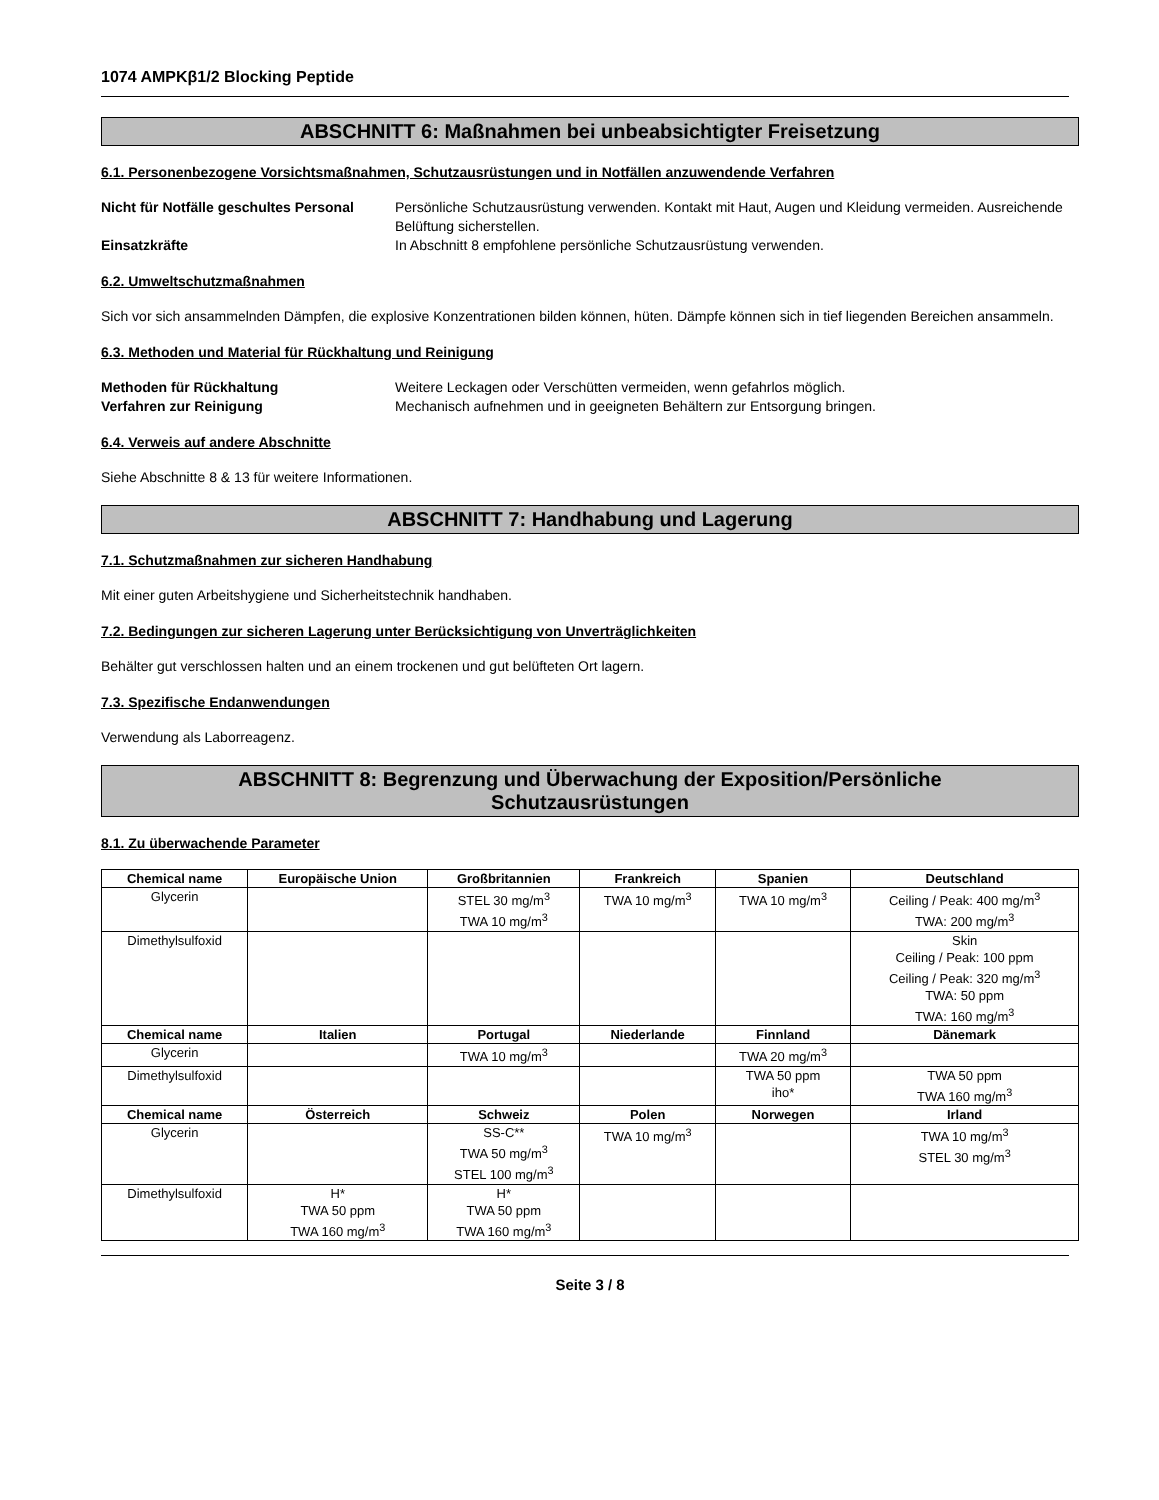1074 AMPKβ1/2 Blocking Peptide
ABSCHNITT 6: Maßnahmen bei unbeabsichtigter Freisetzung
6.1. Personenbezogene Vorsichtsmaßnahmen, Schutzausrüstungen und in Notfällen anzuwendende Verfahren
Nicht für Notfälle geschultes Personal
Persönliche Schutzausrüstung verwenden. Kontakt mit Haut, Augen und Kleidung vermeiden. Ausreichende Belüftung sicherstellen.
Einsatzkräfte In Abschnitt 8 empfohlene persönliche Schutzausrüstung verwenden.
6.2. Umweltschutzmaßnahmen
Sich vor sich ansammelnden Dämpfen, die explosive Konzentrationen bilden können, hüten. Dämpfe können sich in tief liegenden Bereichen ansammeln.
6.3. Methoden und Material für Rückhaltung und Reinigung
Methoden für Rückhaltung Weitere Leckagen oder Verschütten vermeiden, wenn gefahrlos möglich.
Verfahren zur Reinigung Mechanisch aufnehmen und in geeigneten Behältern zur Entsorgung bringen.
6.4. Verweis auf andere Abschnitte
Siehe Abschnitte 8 & 13 für weitere Informationen.
ABSCHNITT 7: Handhabung und Lagerung
7.1. Schutzmaßnahmen zur sicheren Handhabung
Mit einer guten Arbeitshygiene und Sicherheitstechnik handhaben.
7.2. Bedingungen zur sicheren Lagerung unter Berücksichtigung von Unverträglichkeiten
Behälter gut verschlossen halten und an einem trockenen und gut belüfteten Ort lagern.
7.3. Spezifische Endanwendungen
Verwendung als Laborreagenz.
ABSCHNITT 8: Begrenzung und Überwachung der Exposition/Persönliche
Schutzausrüstungen
8.1. Zu überwachende Parameter
| Chemical name | Europäische Union | Großbritannien | Frankreich | Spanien | Deutschland |
| --- | --- | --- | --- | --- | --- |
| Glycerin | | STEL 30 mg/m<sup>3</sup> TWA 10 mg/m<sup>3</sup> | TWA 10 mg/m<sup>3</sup> | TWA 10 mg/m<sup>3</sup> | Ceiling / Peak: 400 mg/m<sup>3</sup> TWA: 200 mg/m<sup>3</sup> |
| Dimethylsulfoxid | | | | | Skin Ceiling / Peak: 100 ppm Ceiling / Peak: 320 mg/m<sup>3</sup> TWA: 50 ppm TWA: 160 mg/m<sup>3</sup> |
| Chemical name | Italien | Portugal | Niederlande | Finnland | Dänemark |
| Glycerin | | TWA 10 mg/m<sup>3</sup> | | TWA 20 mg/m<sup>3</sup> | |
| Dimethylsulfoxid | | | | TWA 50 ppm iho* | TWA 50 ppm TWA 160 mg/m<sup>3</sup> |
| Chemical name | Österreich | Schweiz | Polen | Norwegen | Irland |
| Glycerin | | SS-C** TWA 50 mg/m<sup>3</sup> STEL 100 mg/m<sup>3</sup> | TWA 10 mg/m<sup>3</sup> | | TWA 10 mg/m<sup>3</sup> STEL 30 mg/m<sup>3</sup> |
| Dimethylsulfoxid | H* TWA 50 ppm TWA 160 mg/m<sup>3</sup> | H* TWA 50 ppm TWA 160 mg/m<sup>3</sup> | | | |
Seite 3 / 8